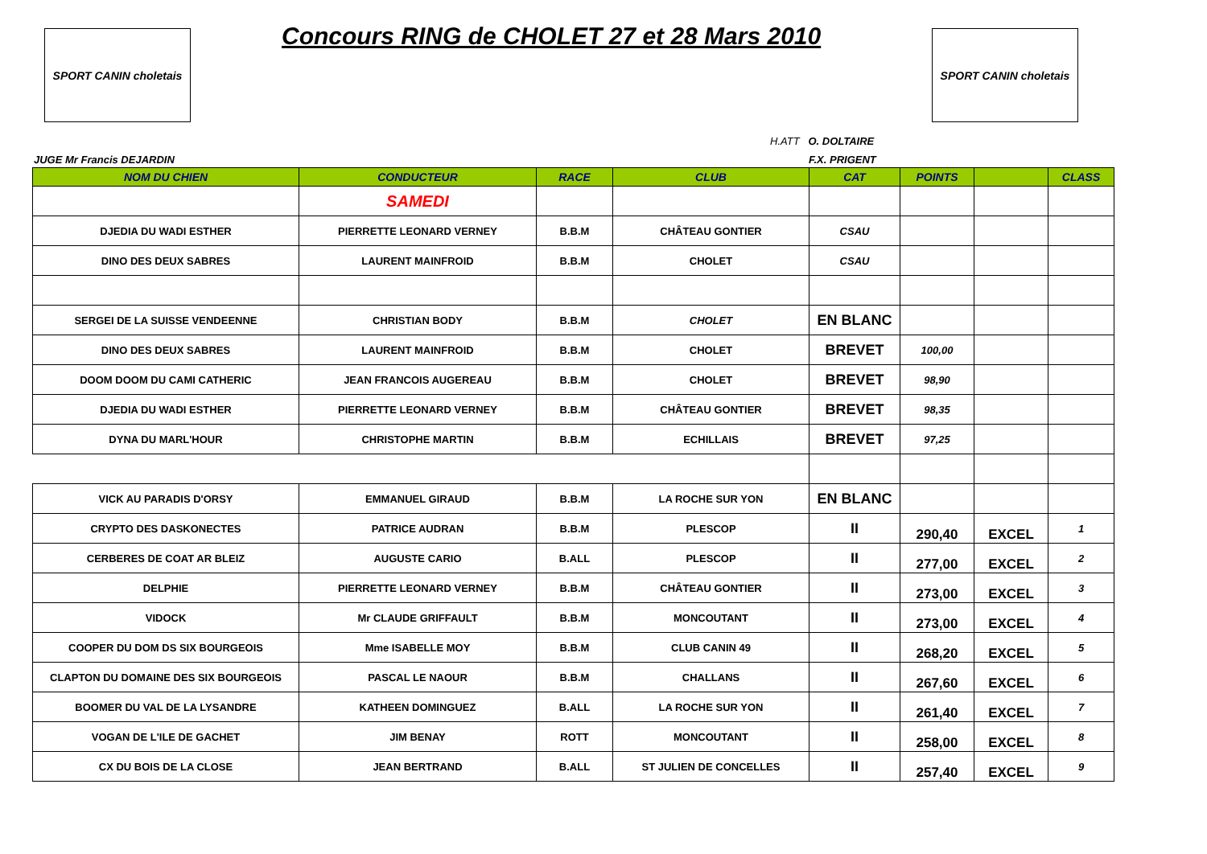SPORT CANIN choletais
Concours RING de CHOLET 27 et 28 Mars 2010
SPORT CANIN choletais
H.ATT O. DOLTAIRE
JUGE Mr Francis DEJARDIN F.X. PRIGENT
| NOM DU CHIEN | CONDUCTEUR | RACE | CLUB | CAT | POINTS | | CLASS |
| --- | --- | --- | --- | --- | --- | --- | --- |
| | SAMEDI | | | | | | |
| DJEDIA DU WADI ESTHER | PIERRETTE LEONARD VERNEY | B.B.M | CHÂTEAU GONTIER | CSAU | | | |
| DINO DES DEUX SABRES | LAURENT MAINFROID | B.B.M | CHOLET | CSAU | | | |
| SERGEI DE LA SUISSE VENDEENNE | CHRISTIAN BODY | B.B.M | CHOLET | EN BLANC | | | |
| DINO DES DEUX SABRES | LAURENT MAINFROID | B.B.M | CHOLET | BREVET | 100,00 | | |
| DOOM DOOM DU CAMI CATHERIC | JEAN FRANCOIS AUGEREAU | B.B.M | CHOLET | BREVET | 98,90 | | |
| DJEDIA DU WADI ESTHER | PIERRETTE LEONARD VERNEY | B.B.M | CHÂTEAU GONTIER | BREVET | 98,35 | | |
| DYNA DU MARL'HOUR | CHRISTOPHE MARTIN | B.B.M | ECHILLAIS | BREVET | 97,25 | | |
| VICK AU PARADIS D'ORSY | EMMANUEL GIRAUD | B.B.M | LA ROCHE SUR YON | EN BLANC | | | |
| CRYPTO DES DASKONECTES | PATRICE AUDRAN | B.B.M | PLESCOP | II | 290,40 | EXCEL | 1 |
| CERBERES DE COAT AR BLEIZ | AUGUSTE CARIO | B.ALL | PLESCOP | II | 277,00 | EXCEL | 2 |
| DELPHIE | PIERRETTE LEONARD VERNEY | B.B.M | CHÂTEAU GONTIER | II | 273,00 | EXCEL | 3 |
| VIDOCK | Mr CLAUDE GRIFFAULT | B.B.M | MONCOUTANT | II | 273,00 | EXCEL | 4 |
| COOPER DU DOM DS SIX BOURGEOIS | Mme ISABELLE MOY | B.B.M | CLUB CANIN 49 | II | 268,20 | EXCEL | 5 |
| CLAPTON DU DOMAINE DES SIX BOURGEOIS | PASCAL LE NAOUR | B.B.M | CHALLANS | II | 267,60 | EXCEL | 6 |
| BOOMER DU VAL DE LA LYSANDRE | KATHEEN DOMINGUEZ | B.ALL | LA ROCHE SUR YON | II | 261,40 | EXCEL | 7 |
| VOGAN DE L'ILE DE GACHET | JIM BENAY | ROTT | MONCOUTANT | II | 258,00 | EXCEL | 8 |
| CX DU BOIS DE LA CLOSE | JEAN BERTRAND | B.ALL | ST JULIEN DE CONCELLES | II | 257,40 | EXCEL | 9 |